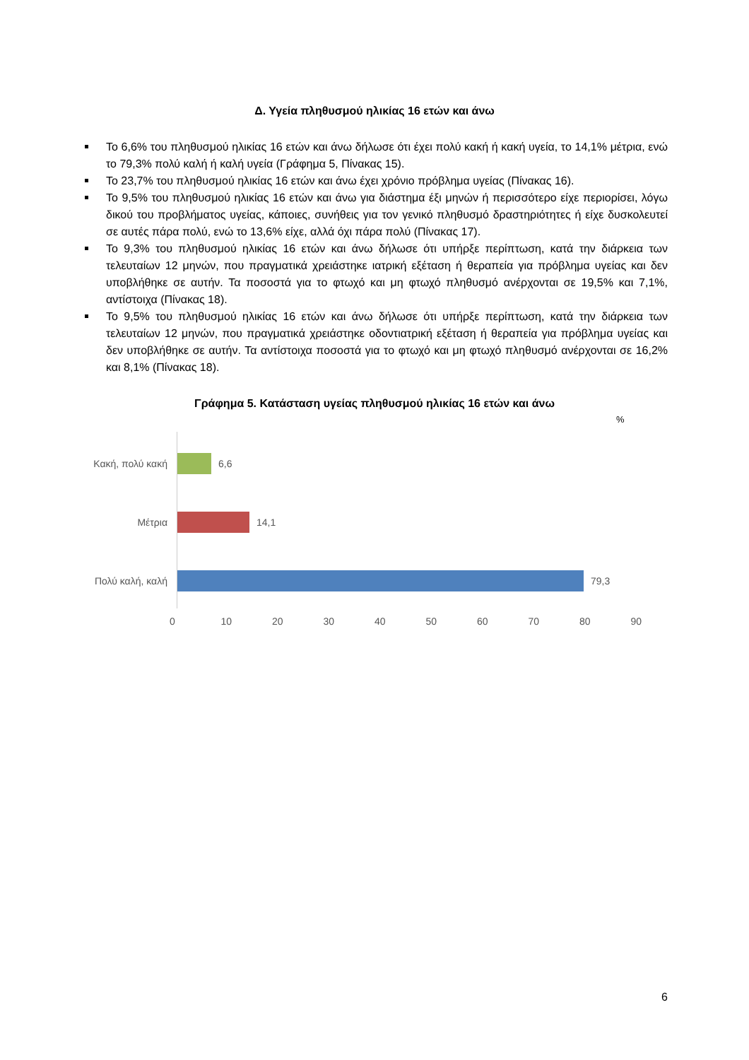Δ. Υγεία πληθυσμού ηλικίας 16 ετών και άνω
Το 6,6% του πληθυσμού ηλικίας 16 ετών και άνω δήλωσε ότι έχει πολύ κακή ή κακή υγεία, το 14,1% μέτρια, ενώ το 79,3% πολύ καλή ή καλή υγεία (Γράφημα 5, Πίνακας 15).
Το 23,7% του πληθυσμού ηλικίας 16 ετών και άνω έχει χρόνιο πρόβλημα υγείας (Πίνακας 16).
Το 9,5% του πληθυσμού ηλικίας 16 ετών και άνω για διάστημα έξι μηνών ή περισσότερο είχε περιορίσει, λόγω δικού του προβλήματος υγείας, κάποιες, συνήθεις για τον γενικό πληθυσμό δραστηριότητες ή είχε δυσκολευτεί σε αυτές πάρα πολύ, ενώ το 13,6% είχε, αλλά όχι πάρα πολύ (Πίνακας 17).
Το 9,3% του πληθυσμού ηλικίας 16 ετών και άνω δήλωσε ότι υπήρξε περίπτωση, κατά την διάρκεια των τελευταίων 12 μηνών, που πραγματικά χρειάστηκε ιατρική εξέταση ή θεραπεία για πρόβλημα υγείας και δεν υποβλήθηκε σε αυτήν. Τα ποσοστά για το φτωχό και μη φτωχό πληθυσμό ανέρχονται σε 19,5% και 7,1%, αντίστοιχα (Πίνακας 18).
Το 9,5% του πληθυσμού ηλικίας 16 ετών και άνω δήλωσε ότι υπήρξε περίπτωση, κατά την διάρκεια των τελευταίων 12 μηνών, που πραγματικά χρειάστηκε οδοντιατρική εξέταση ή θεραπεία για πρόβλημα υγείας και δεν υποβλήθηκε σε αυτήν. Τα αντίστοιχα ποσοστά για το φτωχό και μη φτωχό πληθυσμό ανέρχονται σε 16,2% και 8,1% (Πίνακας 18).
Γράφημα 5. Κατάσταση υγείας πληθυσμού ηλικίας 16 ετών και άνω
%
Κακή, πολύ κακή 6,6
Μέτρια 14,1
Πολύ καλή, καλή 79,3
0 10 20 30 40 50 60 70 80 90
6